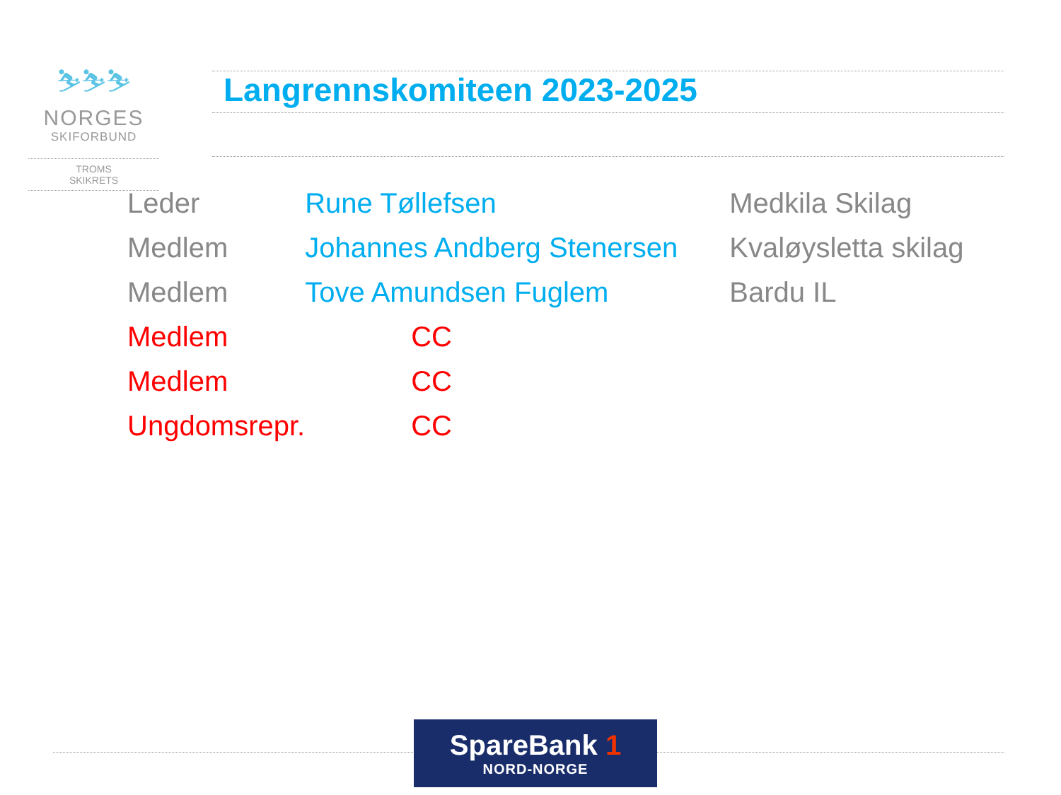⛷⛷⛷
NORGES
SKIFORBUND
TROMS
SKIKRETS
Langrennskomiteen 2023-2025
| Leder | Rune Tøllefsen | Medkila Skilag |
| Medlem | Johannes Andberg Stenersen | Kvaløysletta skilag |
| Medlem | Tove Amundsen Fuglem | Bardu IL |
| Medlem | CC | |
| Medlem | CC | |
| Ungdomsrepr. | CC | |
SpareBank 1
NORD-NORGE